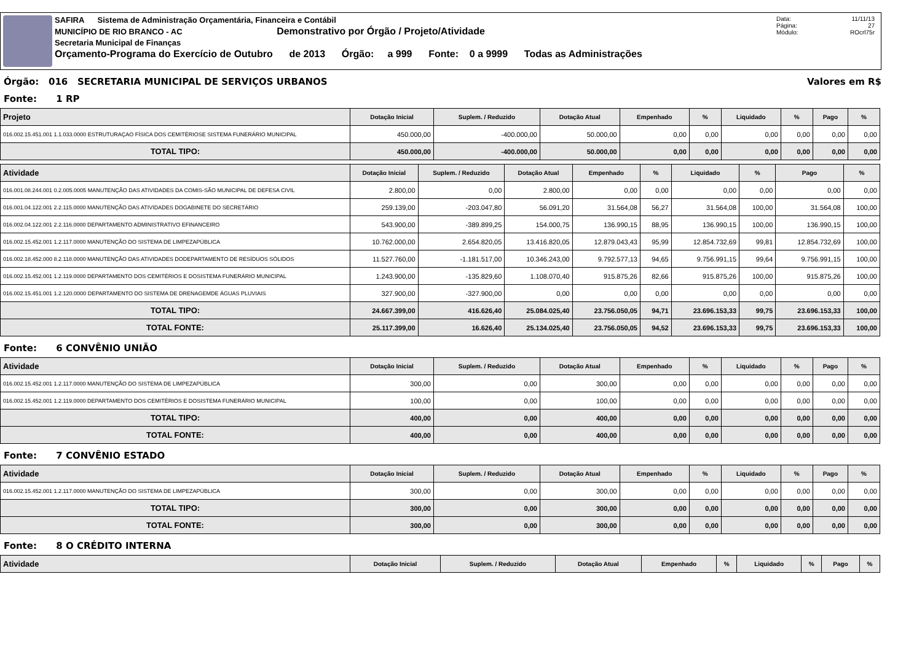SAFIRA Sistema de Administração Orçamentária, Financeira e Contábil
MUNICÍPIO DE RIO BRANCO - AC Demonstrativo por Órgão / Projeto/Atividade
Secretaria Municipal de Finanças
Orçamento-Programa do Exercício de Outubro de 2013 Órgão: a 999 Fonte: 0 a 9999 Todas as Administrações
Data: 11/11/13
Página: 27
Módulo: ROcrl75r
Órgão: 016 SECRETARIA MUNICIPAL DE SERVIÇOS URBANOS Valores em R$
Fonte: 1 RP
| Projeto | Dotação Inicial | Suplem. / Reduzido | Dotação Atual | Empenhado | % | Liquidado | % | Pago | % |
| --- | --- | --- | --- | --- | --- | --- | --- | --- | --- |
| 016.002.15.451.001 1.1.033.0000 ESTRUTURAÇAO FÍSICA DOS CEMITÉRIOSE SISTEMA FUNERÁRIO MUNICIPAL | 450.000,00 | -400.000,00 | 50.000,00 | 0,00 | 0,00 | 0,00 | 0,00 | 0,00 | 0,00 |
| TOTAL TIPO: | 450.000,00 | -400.000,00 | 50.000,00 | 0,00 | 0,00 | 0,00 | 0,00 | 0,00 | 0,00 |
| Atividade | Dotação Inicial | Suplem. / Reduzido | Dotação Atual | Empenhado | % | Liquidado | % | Pago | % |
| --- | --- | --- | --- | --- | --- | --- | --- | --- | --- |
| 016.001.08.244.001 0.2.005.0005 MANUTENÇÃO DAS ATIVIDADES DA COMIS-SÃO MUNICIPAL DE DEFESA CIVIL | 2.800,00 | 0,00 | 2.800,00 | 0,00 | 0,00 | 0,00 | 0,00 | 0,00 | 0,00 |
| 016.001.04.122.001 2.2.115.0000 MANUTENÇÃO DAS ATIVIDADES DOGABINETE DO SECRETÁRIO | 259.139,00 | -203.047,80 | 56.091,20 | 31.564,08 | 56,27 | 31.564,08 | 100,00 | 31.564,08 | 100,00 |
| 016.002.04.122.001 2.2.116.0000 DEPARTAMENTO ADMINISTRATIVO EFINANCEIRO | 543.900,00 | -389.899,25 | 154.000,75 | 136.990,15 | 88,95 | 136.990,15 | 100,00 | 136.990,15 | 100,00 |
| 016.002.15.452.001 1.2.117.0000 MANUTENÇÃO DO SISTEMA DE LIMPEZAPÚBLICA | 10.762.000,00 | 2.654.820,05 | 13.416.820,05 | 12.879.043,43 | 95,99 | 12.854.732,69 | 99,81 | 12.854.732,69 | 100,00 |
| 016.002.18.452.000 8.2.118.0000 MANUTENÇÃO DAS ATIVIDADES DODEPARTAMENTO DE RESÍDUOS SÓLIDOS | 11.527.760,00 | -1.181.517,00 | 10.346.243,00 | 9.792.577,13 | 94,65 | 9.756.991,15 | 99,64 | 9.756.991,15 | 100,00 |
| 016.002.15.452.001 1.2.119.0000 DEPARTAMENTO DOS CEMITÉRIOS E DOSISTEMA FUNERÁRIO MUNICIPAL | 1.243.900,00 | -135.829,60 | 1.108.070,40 | 915.875,26 | 82,66 | 915.875,26 | 100,00 | 915.875,26 | 100,00 |
| 016.002.15.451.001 1.2.120.0000 DEPARTAMENTO DO SISTEMA DE DRENAGEMDE ÁGUAS PLUVIAIS | 327.900,00 | -327.900,00 | 0,00 | 0,00 | 0,00 | 0,00 | 0,00 | 0,00 | 0,00 |
| TOTAL TIPO: | 24.667.399,00 | 416.626,40 | 25.084.025,40 | 23.756.050,05 | 94,71 | 23.696.153,33 | 99,75 | 23.696.153,33 | 100,00 |
| TOTAL FONTE: | 25.117.399,00 | 16.626,40 | 25.134.025,40 | 23.756.050,05 | 94,52 | 23.696.153,33 | 99,75 | 23.696.153,33 | 100,00 |
Fonte: 6 CONVÊNIO UNIÃO
| Atividade | Dotação Inicial | Suplem. / Reduzido | Dotação Atual | Empenhado | % | Liquidado | % | Pago | % |
| --- | --- | --- | --- | --- | --- | --- | --- | --- | --- |
| 016.002.15.452.001 1.2.117.0000 MANUTENÇÃO DO SISTEMA DE LIMPEZAPÚBLICA | 300,00 | 0,00 | 300,00 | 0,00 | 0,00 | 0,00 | 0,00 | 0,00 | 0,00 |
| 016.002.15.452.001 1.2.119.0000 DEPARTAMENTO DOS CEMITÉRIOS E DOSISTEMA FUNERÁRIO MUNICIPAL | 100,00 | 0,00 | 100,00 | 0,00 | 0,00 | 0,00 | 0,00 | 0,00 | 0,00 |
| TOTAL TIPO: | 400,00 | 0,00 | 400,00 | 0,00 | 0,00 | 0,00 | 0,00 | 0,00 | 0,00 |
| TOTAL FONTE: | 400,00 | 0,00 | 400,00 | 0,00 | 0,00 | 0,00 | 0,00 | 0,00 | 0,00 |
Fonte: 7 CONVÊNIO ESTADO
| Atividade | Dotação Inicial | Suplem. / Reduzido | Dotação Atual | Empenhado | % | Liquidado | % | Pago | % |
| --- | --- | --- | --- | --- | --- | --- | --- | --- | --- |
| 016.002.15.452.001 1.2.117.0000 MANUTENÇÃO DO SISTEMA DE LIMPEZAPÚBLICA | 300,00 | 0,00 | 300,00 | 0,00 | 0,00 | 0,00 | 0,00 | 0,00 | 0,00 |
| TOTAL TIPO: | 300,00 | 0,00 | 300,00 | 0,00 | 0,00 | 0,00 | 0,00 | 0,00 | 0,00 |
| TOTAL FONTE: | 300,00 | 0,00 | 300,00 | 0,00 | 0,00 | 0,00 | 0,00 | 0,00 | 0,00 |
Fonte: 8 O CRÉDITO INTERNA
| Atividade | Dotação Inicial | Suplem. / Reduzido | Dotação Atual | Empenhado | % | Liquidado | % | Pago | % |
| --- | --- | --- | --- | --- | --- | --- | --- | --- | --- |